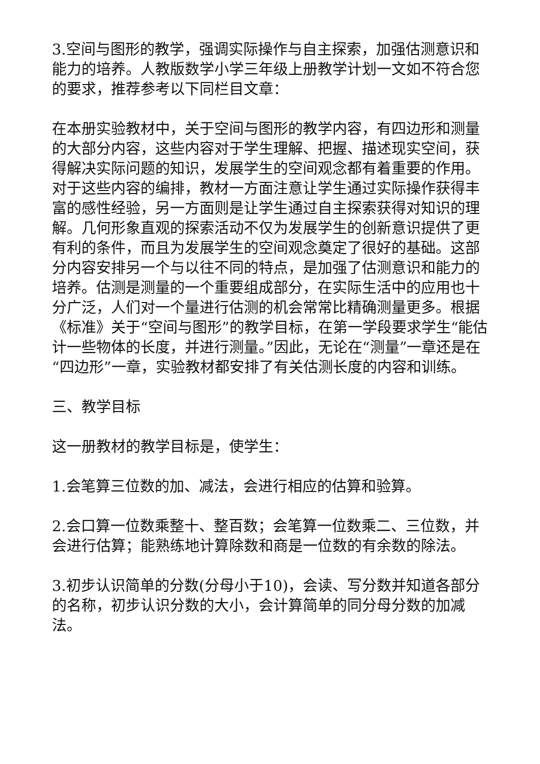3.空间与图形的教学，强调实际操作与自主探索，加强估测意识和能力的培养。人教版数学小学三年级上册教学计划一文如不符合您的要求，推荐参考以下同栏目文章：
在本册实验教材中，关于空间与图形的教学内容，有四边形和测量的大部分内容，这些内容对于学生理解、把握、描述现实空间，获得解决实际问题的知识，发展学生的空间观念都有着重要的作用。对于这些内容的编排，教材一方面注意让学生通过实际操作获得丰富的感性经验，另一方面则是让学生通过自主探索获得对知识的理解。几何形象直观的探索活动不仅为发展学生的创新意识提供了更有利的条件，而且为发展学生的空间观念奠定了很好的基础。这部分内容安排另一个与以往不同的特点，是加强了估测意识和能力的培养。估测是测量的一个重要组成部分，在实际生活中的应用也十分广泛，人们对一个量进行估测的机会常常比精确测量更多。根据《标准》关于“空间与图形”的教学目标，在第一学段要求学生“能估计一些物体的长度，并进行测量。”因此，无论在“测量”一章还是在“四边形”一章，实验教材都安排了有关估测长度的内容和训练。
三、教学目标
这一册教材的教学目标是，使学生：
1.会笔算三位数的加、减法，会进行相应的估算和验算。
2.会口算一位数乘整十、整百数；会笔算一位数乘二、三位数，并会进行估算；能熟练地计算除数和商是一位数的有余数的除法。
3.初步认识简单的分数(分母小于10)，会读、写分数并知道各部分的名称，初步认识分数的大小，会计算简单的同分母分数的加减法。